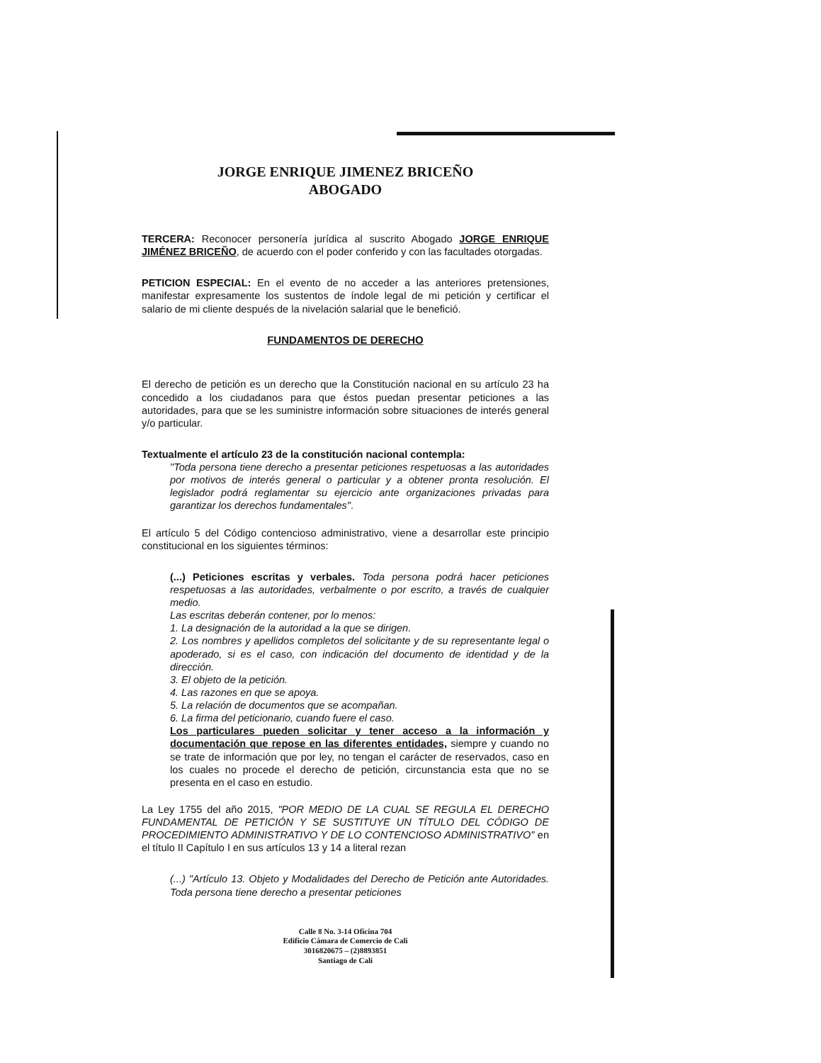JORGE ENRIQUE JIMENEZ BRICEÑO
ABOGADO
TERCERA: Reconocer personería jurídica al suscrito Abogado JORGE ENRIQUE JIMÉNEZ BRICEÑO, de acuerdo con el poder conferido y con las facultades otorgadas.
PETICION ESPECIAL: En el evento de no acceder a las anteriores pretensiones, manifestar expresamente los sustentos de índole legal de mi petición y certificar el salario de mi cliente después de la nivelación salarial que le benefició.
FUNDAMENTOS DE DERECHO
El derecho de petición es un derecho que la Constitución nacional en su artículo 23 ha concedido a los ciudadanos para que éstos puedan presentar peticiones a las autoridades, para que se les suministre información sobre situaciones de interés general y/o particular.
Textualmente el artículo 23 de la constitución nacional contempla:
"Toda persona tiene derecho a presentar peticiones respetuosas a las autoridades por motivos de interés general o particular y a obtener pronta resolución. El legislador podrá reglamentar su ejercicio ante organizaciones privadas para garantizar los derechos fundamentales".
El artículo 5 del Código contencioso administrativo, viene a desarrollar este principio constitucional en los siguientes términos:
(...) Peticiones escritas y verbales. Toda persona podrá hacer peticiones respetuosas a las autoridades, verbalmente o por escrito, a través de cualquier medio.
Las escritas deberán contener, por lo menos:
1. La designación de la autoridad a la que se dirigen.
2. Los nombres y apellidos completos del solicitante y de su representante legal o apoderado, si es el caso, con indicación del documento de identidad y de la dirección.
3. El objeto de la petición.
4. Las razones en que se apoya.
5. La relación de documentos que se acompañan.
6. La firma del peticionario, cuando fuere el caso.
Los particulares pueden solicitar y tener acceso a la información y documentación que repose en las diferentes entidades, siempre y cuando no se trate de información que por ley, no tengan el carácter de reservados, caso en los cuales no procede el derecho de petición, circunstancia esta que no se presenta en el caso en estudio.
La Ley 1755 del año 2015, "POR MEDIO DE LA CUAL SE REGULA EL DERECHO FUNDAMENTAL DE PETICIÓN Y SE SUSTITUYE UN TÍTULO DEL CÓDIGO DE PROCEDIMIENTO ADMINISTRATIVO Y DE LO CONTENCIOSO ADMINISTRATIVO" en el título II Capítulo I en sus artículos 13 y 14 a literal rezan
(...) "Artículo 13. Objeto y Modalidades del Derecho de Petición ante Autoridades. Toda persona tiene derecho a presentar peticiones
Calle 8 No. 3-14 Oficina 704
Edificio Cámara de Comercio de Cali
3016820675 – (2)8893851
Santiago de Cali